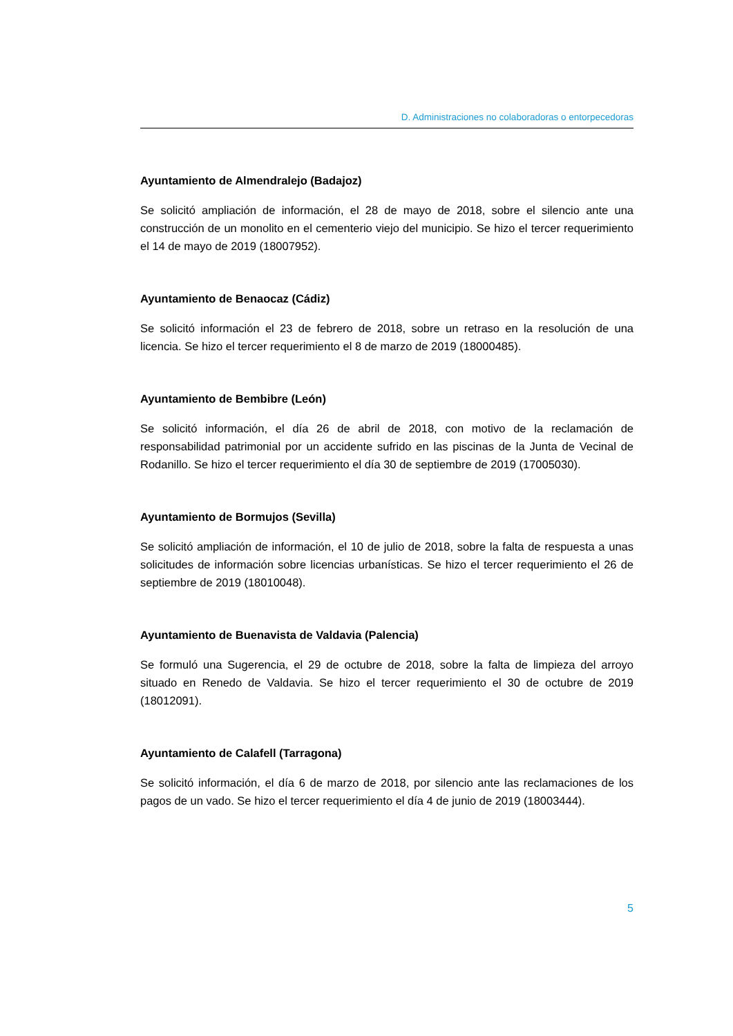D. Administraciones no colaboradoras o entorpecedoras
Ayuntamiento de Almendralejo (Badajoz)
Se solicitó ampliación de información, el 28 de mayo de 2018, sobre el silencio ante una construcción de un monolito en el cementerio viejo del municipio. Se hizo el tercer requerimiento el 14 de mayo de 2019 (18007952).
Ayuntamiento de Benaocaz (Cádiz)
Se solicitó información el 23 de febrero de 2018, sobre un retraso en la resolución de una licencia. Se hizo el tercer requerimiento el 8 de marzo de 2019 (18000485).
Ayuntamiento de Bembibre (León)
Se solicitó información, el día 26 de abril de 2018, con motivo de la reclamación de responsabilidad patrimonial por un accidente sufrido en las piscinas de la Junta de Vecinal de Rodanillo. Se hizo el tercer requerimiento el día 30 de septiembre de 2019 (17005030).
Ayuntamiento de Bormujos (Sevilla)
Se solicitó ampliación de información, el 10 de julio de 2018, sobre la falta de respuesta a unas solicitudes de información sobre licencias urbanísticas. Se hizo el tercer requerimiento el 26 de septiembre de 2019 (18010048).
Ayuntamiento de Buenavista de Valdavia (Palencia)
Se formuló una Sugerencia, el 29 de octubre de 2018, sobre la falta de limpieza del arroyo situado en Renedo de Valdavia. Se hizo el tercer requerimiento el 30 de octubre de 2019 (18012091).
Ayuntamiento de Calafell (Tarragona)
Se solicitó información, el día 6 de marzo de 2018, por silencio ante las reclamaciones de los pagos de un vado. Se hizo el tercer requerimiento el día 4 de junio de 2019 (18003444).
5